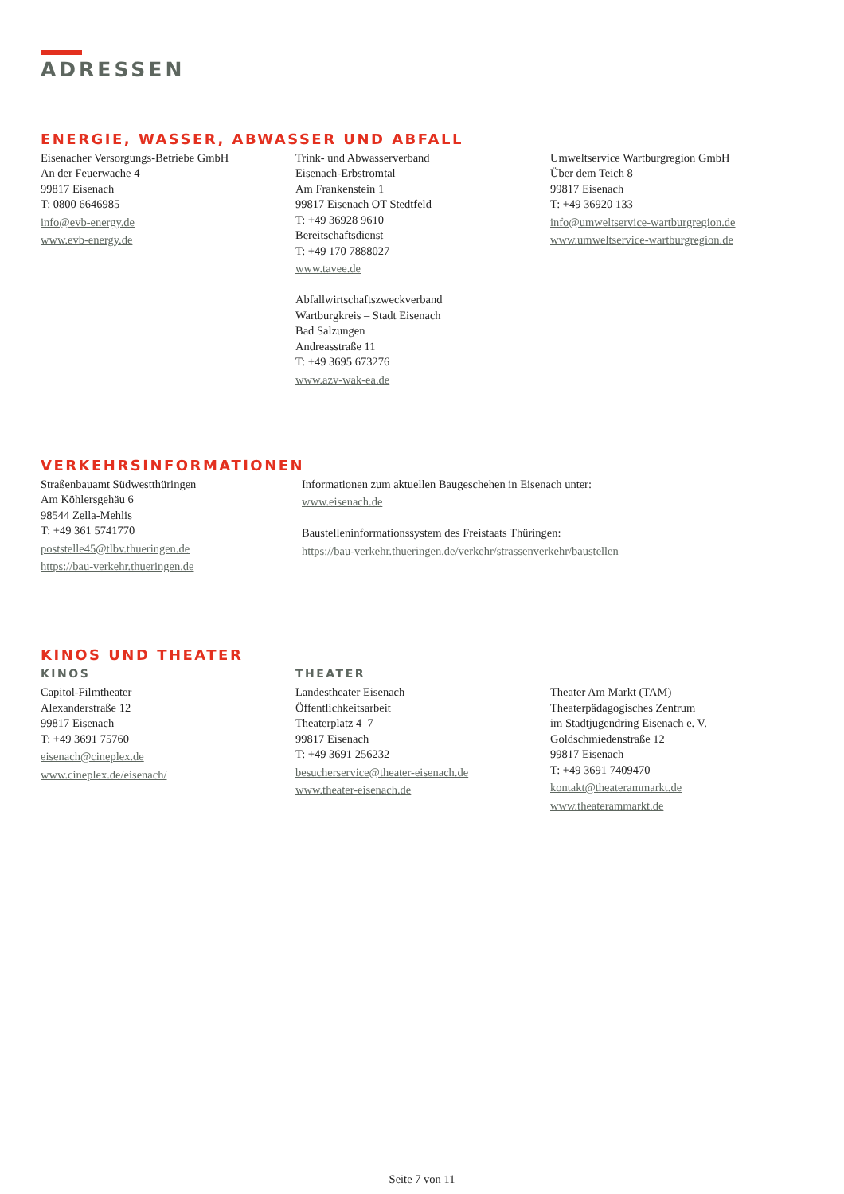ADRESSEN
ENERGIE, WASSER, ABWASSER UND ABFALL
Eisenacher Versorgungs-Betriebe GmbH
An der Feuerwache 4
99817 Eisenach
T: 0800 6646985
info@evb-energy.de
www.evb-energy.de
Trink- und Abwasserverband
Eisenach-Erbstromtal
Am Frankenstein 1
99817 Eisenach OT Stedtfeld
T: +49 36928 9610
Bereitschaftsdienst
T: +49 170 7888027
www.tavee.de
Abfallwirtschaftszweckverband
Wartburgkreis – Stadt Eisenach
Bad Salzungen
Andreasstraße 11
T: +49 3695 673276
www.azv-wak-ea.de
Umweltservice Wartburgregion GmbH
Über dem Teich 8
99817 Eisenach
T: +49 36920 133
info@umweltservice-wartburgregion.de
www.umweltservice-wartburgregion.de
VERKEHRSINFORMATIONEN
Straßenbauamt Südwestthüringen
Am Köhlersgehäu 6
98544 Zella-Mehlis
T: +49 361 5741770
poststelle45@tlbv.thueringen.de
https://bau-verkehr.thueringen.de
Informationen zum aktuellen Baugeschehen in Eisenach unter:
www.eisenach.de
Baustelleninformationssystem des Freistaats Thüringen:
https://bau-verkehr.thueringen.de/verkehr/strassenverkehr/baustellen
KINOS UND THEATER
KINOS
Capitol-Filmtheater
Alexanderstraße 12
99817 Eisenach
T: +49 3691 75760
eisenach@cineplex.de
www.cineplex.de/eisenach/
THEATER
Landestheater Eisenach
Öffentlichkeitsarbeit
Theaterplatz 4–7
99817 Eisenach
T: +49 3691 256232
besucherservice@theater-eisenach.de
www.theater-eisenach.de
Theater Am Markt (TAM)
Theaterpädagogisches Zentrum
im Stadtjugendring Eisenach e. V.
Goldschmiedenstraße 12
99817 Eisenach
T: +49 3691 7409470
kontakt@theaterammarkt.de
www.theaterammarkt.de
Seite 7 von 11